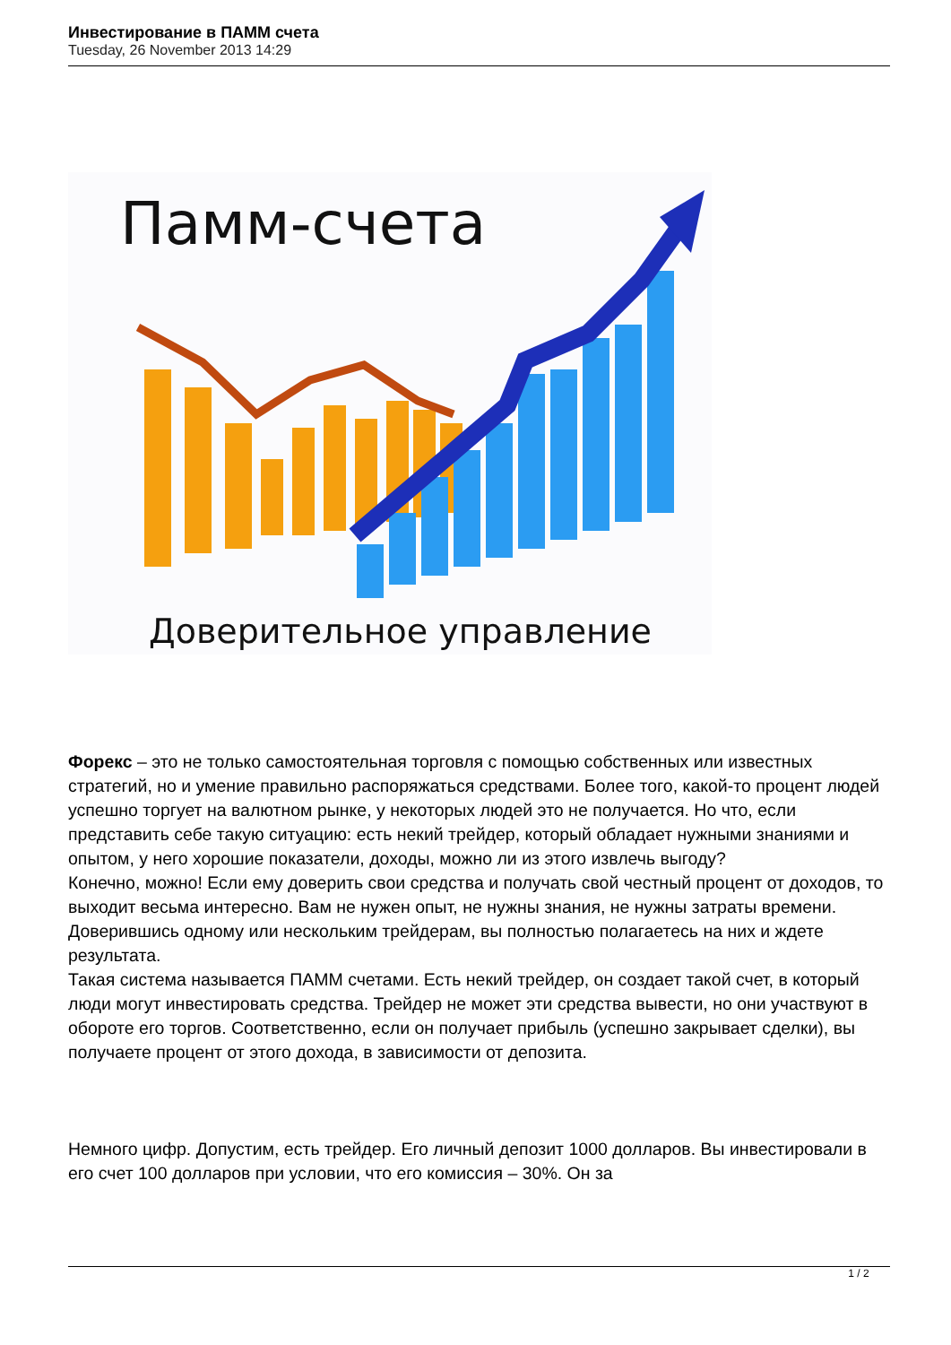Инвестирование в ПАММ счета
Tuesday, 26 November 2013 14:29
Памм-счета
Доверительное управление
Форекс – это не только самостоятельная торговля с помощью собственных или известных стратегий, но и умение правильно распоряжаться средствами. Более того, какой-то процент людей успешно торгует на валютном рынке, у некоторых людей это не получается. Но что, если представить себе такую ситуацию: есть некий трейдер, который обладает нужными знаниями и опытом, у него хорошие показатели, доходы, можно ли из этого извлечь выгоду?
Конечно, можно! Если ему доверить свои средства и получать свой честный процент от доходов, то выходит весьма интересно. Вам не нужен опыт, не нужны знания, не нужны затраты времени. Доверившись одному или нескольким трейдерам, вы полностью полагаетесь на них и ждете результата.
Такая система называется ПАММ счетами. Есть некий трейдер, он создает такой счет, в который люди могут инвестировать средства. Трейдер не может эти средства вывести, но они участвуют в обороте его торгов. Соответственно, если он получает прибыль (успешно закрывает сделки), вы получаете процент от этого дохода, в зависимости от депозита.
Немного цифр. Допустим, есть трейдер. Его личный депозит 1000 долларов. Вы инвестировали в его счет 100 долларов при условии, что его комиссия – 30%. Он за
1 / 2